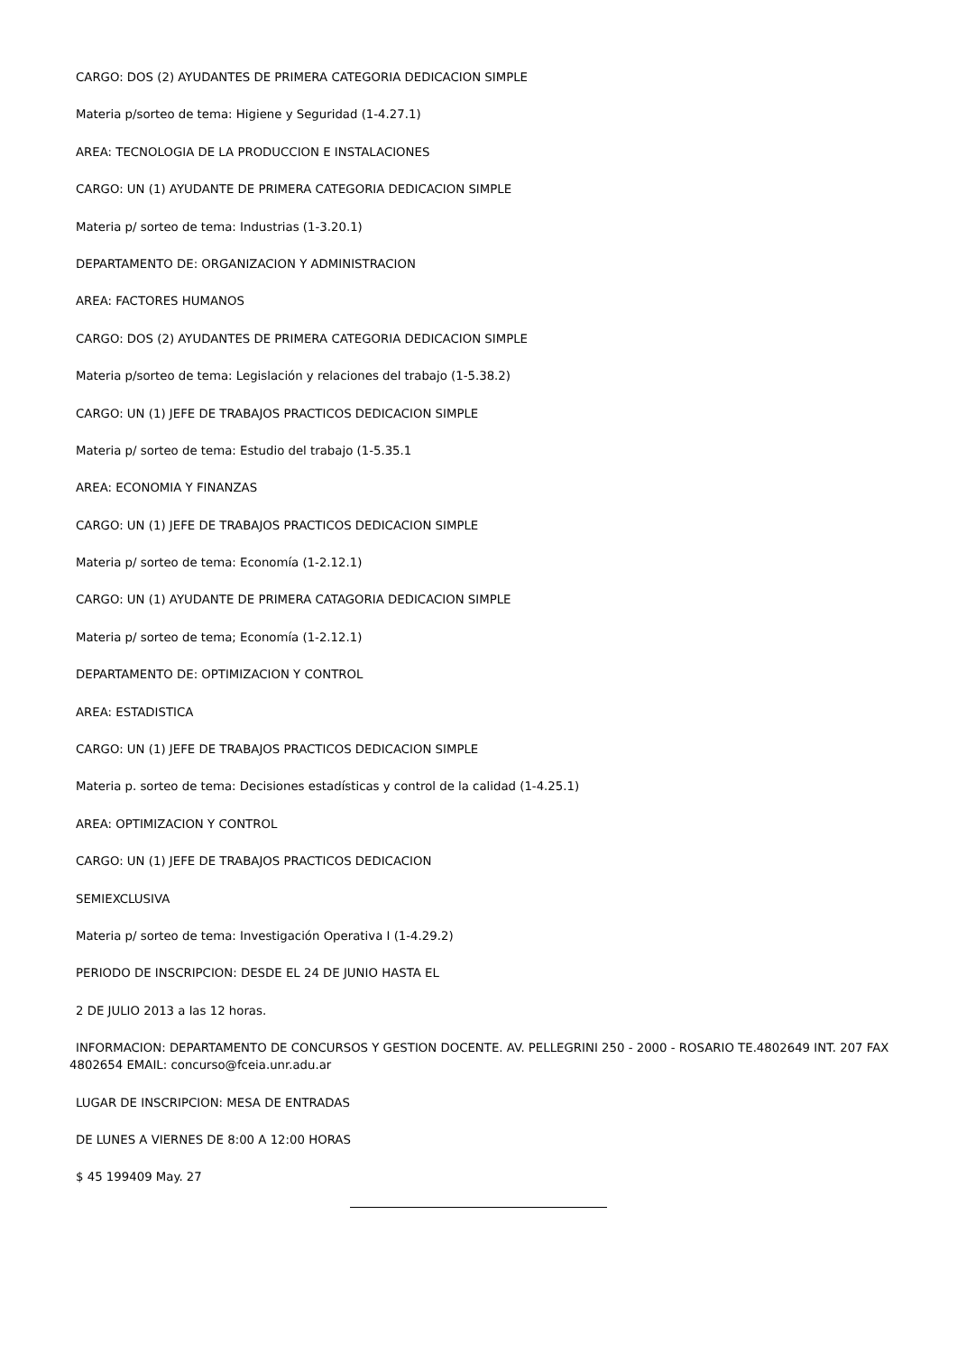CARGO: DOS (2) AYUDANTES DE PRIMERA CATEGORIA DEDICACION SIMPLE
Materia p/sorteo de tema: Higiene y Seguridad (1-4.27.1)
AREA: TECNOLOGIA DE LA PRODUCCION E INSTALACIONES
CARGO: UN (1) AYUDANTE DE PRIMERA CATEGORIA DEDICACION SIMPLE
Materia p/ sorteo de tema: Industrias (1-3.20.1)
DEPARTAMENTO DE: ORGANIZACION Y ADMINISTRACION
AREA: FACTORES HUMANOS
CARGO: DOS (2) AYUDANTES DE PRIMERA CATEGORIA DEDICACION SIMPLE
Materia p/sorteo de tema: Legislación y relaciones del trabajo (1-5.38.2)
CARGO: UN (1) JEFE DE TRABAJOS PRACTICOS DEDICACION SIMPLE
Materia p/ sorteo de tema: Estudio del trabajo (1-5.35.1
AREA: ECONOMIA Y FINANZAS
CARGO: UN (1) JEFE DE TRABAJOS PRACTICOS DEDICACION SIMPLE
Materia p/ sorteo de tema: Economía (1-2.12.1)
CARGO: UN (1) AYUDANTE DE PRIMERA CATAGORIA DEDICACION SIMPLE
Materia p/ sorteo de tema; Economía (1-2.12.1)
DEPARTAMENTO DE: OPTIMIZACION Y CONTROL
AREA: ESTADISTICA
CARGO: UN (1) JEFE DE TRABAJOS PRACTICOS DEDICACION SIMPLE
Materia p. sorteo de tema: Decisiones estadísticas y control de la calidad (1-4.25.1)
AREA: OPTIMIZACION Y CONTROL
CARGO: UN (1) JEFE DE TRABAJOS PRACTICOS DEDICACION
SEMIEXCLUSIVA
Materia p/ sorteo de tema: Investigación Operativa I (1-4.29.2)
PERIODO DE INSCRIPCION: DESDE EL 24 DE JUNIO HASTA EL
2 DE JULIO 2013 a las 12 horas.
INFORMACION: DEPARTAMENTO DE CONCURSOS Y GESTION DOCENTE. AV. PELLEGRINI 250 - 2000 - ROSARIO TE.4802649 INT. 207 FAX 4802654 EMAIL: concurso@fceia.unr.adu.ar
LUGAR DE INSCRIPCION: MESA DE ENTRADAS
DE LUNES A VIERNES DE 8:00 A 12:00 HORAS
$ 45 199409 May. 27